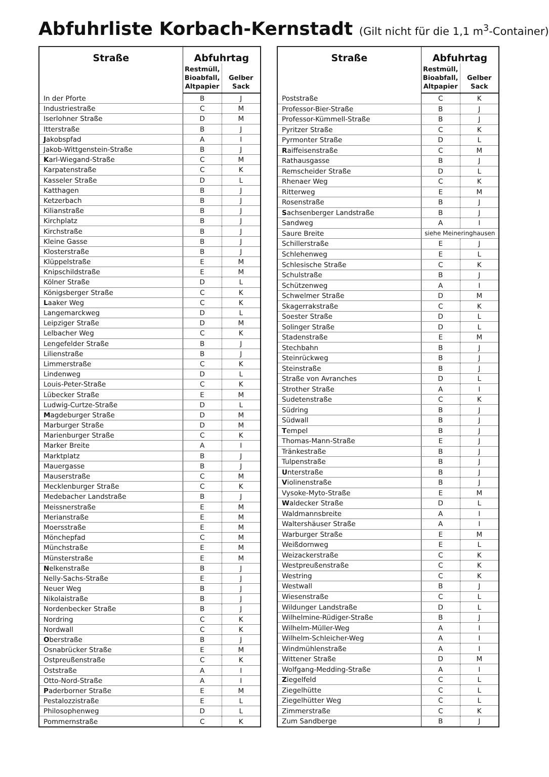Abfuhrliste Korbach-Kernstadt (Gilt nicht für die 1,1 m<sup>3</sup>-Container)
| Straße | Abfuhrtag | |
| --- | --- | --- |
| | Restmüll, Bioabfall, Altpapier | Gelber Sack |
| In der Pforte | B | J |
| Industriestraße | C | M |
| Iserlohner Straße | D | M |
| Itterstraße | B | J |
| J akobspfad | A | I |
| Jakob-Wittgenstein-Straße | B | J |
| K arl-Wiegand-Straße | C | M |
| Karpatenstraße | C | K |
| Kasseler Straße | D | L |
| Katthagen | B | J |
| Ketzerbach | B | J |
| Kilianstraße | B | J |
| Kirchplatz | B | J |
| Kirchstraße | B | J |
| Kleine Gasse | B | J |
| Klosterstraße | B | J |
| Klüppelstraße | E | M |
| Knipschildstraße | E | M |
| Kölner Straße | D | L |
| Königsberger Straße | C | K |
| L aaker Weg | C | K |
| Langemarckweg | D | L |
| Leipziger Straße | D | M |
| Lelbacher Weg | C | K |
| Lengefelder Straße | B | J |
| Lilienstraße | B | J |
| Limmerstraße | C | K |
| Lindenweg | D | L |
| Louis-Peter-Straße | C | K |
| Lübecker Straße | E | M |
| Ludwig-Curtze-Straße | D | L |
| M agdeburger Straße | D | M |
| Marburger Straße | D | M |
| Marienburger Straße | C | K |
| Marker Breite | A | I |
| Marktplatz | B | J |
| Mauergasse | B | J |
| Mauserstraße | C | M |
| Mecklenburger Straße | C | K |
| Medebacher Landstraße | B | J |
| Meissnerstraße | E | M |
| Merianstraße | E | M |
| Moersstraße | E | M |
| Mönchepfad | C | M |
| Münchstraße | E | M |
| Münsterstraße | E | M |
| N elkenstraße | B | J |
| Nelly-Sachs-Straße | E | J |
| Neuer Weg | B | J |
| Nikolaistraße | B | J |
| Nordenbecker Straße | B | J |
| Nordring | C | K |
| Nordwall | C | K |
| O berstraße | B | J |
| Osnabrücker Straße | E | M |
| Ostpreußenstraße | C | K |
| Oststraße | A | I |
| Otto-Nord-Straße | A | I |
| P aderborner Straße | E | M |
| Pestalozzistraße | E | L |
| Philosophenweg | D | L |
| Pommernstraße | C | K |
| Straße | Abfuhrtag | |
| --- | --- | --- |
| | Restmüll, Bioabfall, Altpapier | Gelber Sack |
| Poststraße | C | K |
| Professor-Bier-Straße | B | J |
| Professor-Kümmell-Straße | B | J |
| Pyritzer Straße | C | K |
| Pyrmonter Straße | D | L |
| R aiffeisenstraße | C | M |
| Rathausgasse | B | J |
| Remscheider Straße | D | L |
| Rhenaer Weg | C | K |
| Ritterweg | E | M |
| Rosenstraße | B | J |
| S achsenberger Landstraße | B | J |
| Sandweg | A | I |
| Saure Breite | siehe Meineringhausen | |
| Schillerstraße | E | J |
| Schlehenweg | E | L |
| Schlesische Straße | C | K |
| Schulstraße | B | J |
| Schützenweg | A | I |
| Schwelmer Straße | D | M |
| Skagerrakstraße | C | K |
| Soester Straße | D | L |
| Solinger Straße | D | L |
| Stadenstraße | E | M |
| Stechbahn | B | J |
| Steinrückweg | B | J |
| Steinstraße | B | J |
| Straße von Avranches | D | L |
| Strother Straße | A | I |
| Sudetenstraße | C | K |
| Südring | B | J |
| Südwall | B | J |
| T empel | B | J |
| Thomas-Mann-Straße | E | J |
| Tränkestraße | B | J |
| Tulpenstraße | B | J |
| U nterstraße | B | J |
| V iolinenstraße | B | J |
| Vysoke-Myto-Straße | E | M |
| W aldecker Straße | D | L |
| Waldmannsbreite | A | I |
| Waltershäuser Straße | A | I |
| Warburger Straße | E | M |
| Weißdornweg | E | L |
| Weizackerstraße | C | K |
| Westpreußenstraße | C | K |
| Westring | C | K |
| Westwall | B | J |
| Wiesenstraße | C | L |
| Wildunger Landstraße | D | L |
| Wilhelmine-Rüdiger-Straße | B | J |
| Wilhelm-Müller-Weg | A | I |
| Wilhelm-Schleicher-Weg | A | I |
| Windmühlenstraße | A | I |
| Wittener Straße | D | M |
| Wolfgang-Medding-Straße | A | I |
| Z iegelfeld | C | L |
| Ziegelhütte | C | L |
| Ziegelhütter Weg | C | L |
| Zimmerstraße | C | K |
| Zum Sandberge | B | J |